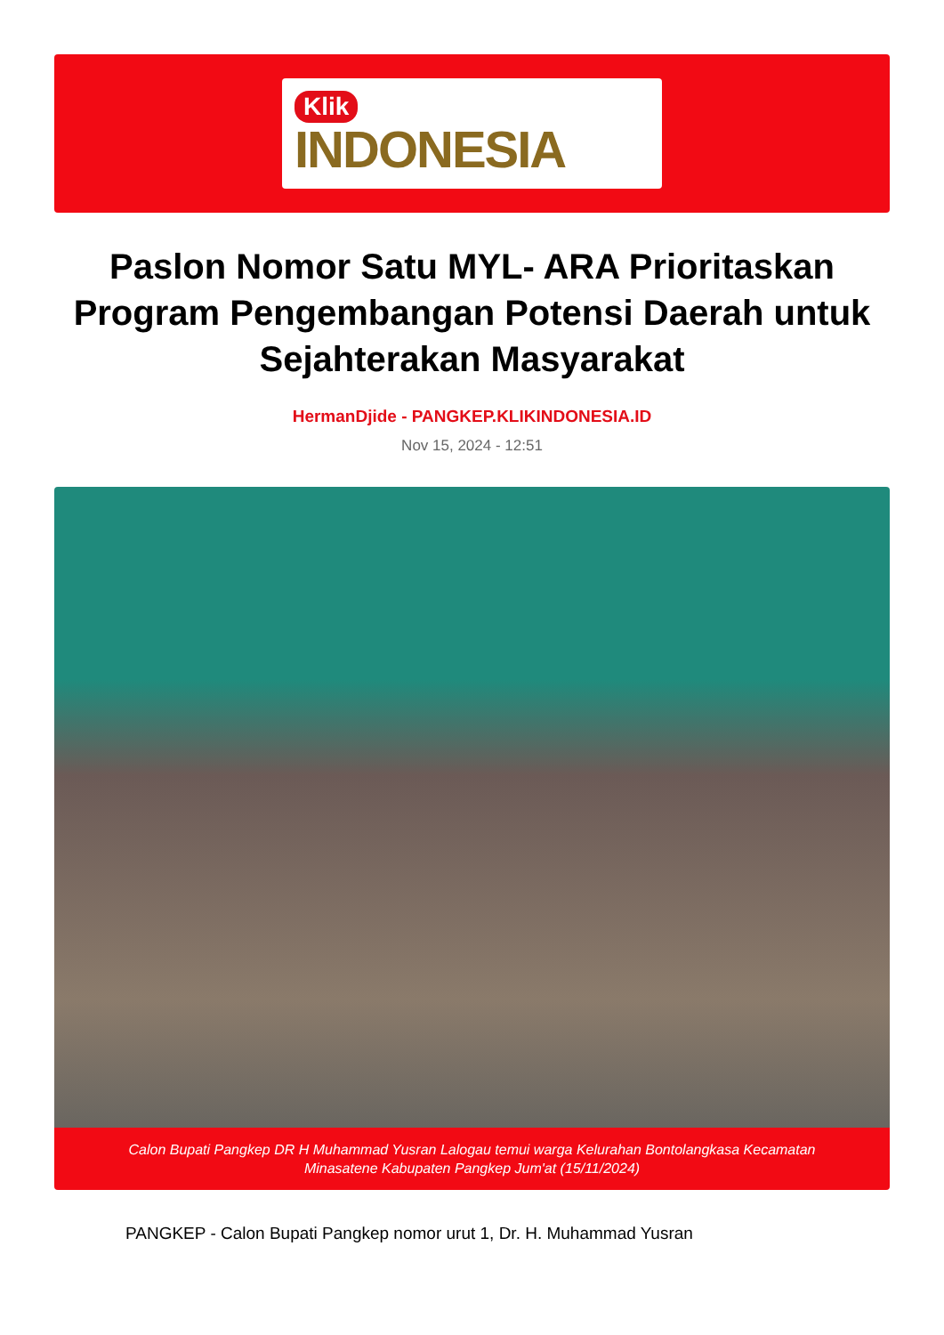Klik
INDONESIA
Paslon Nomor Satu MYL- ARA Prioritaskan Program Pengembangan Potensi Daerah untuk Sejahterakan Masyarakat
HermanDjide - PANGKEP.KLIKINDONESIA.ID
Nov 15, 2024 - 12:51
Calon Bupati Pangkep DR H Muhammad Yusran Lalogau temui warga Kelurahan Bontolangkasa Kecamatan Minasatene Kabupaten Pangkep Jum'at (15/11/2024)
PANGKEP - Calon Bupati Pangkep nomor urut 1, Dr. H. Muhammad Yusran